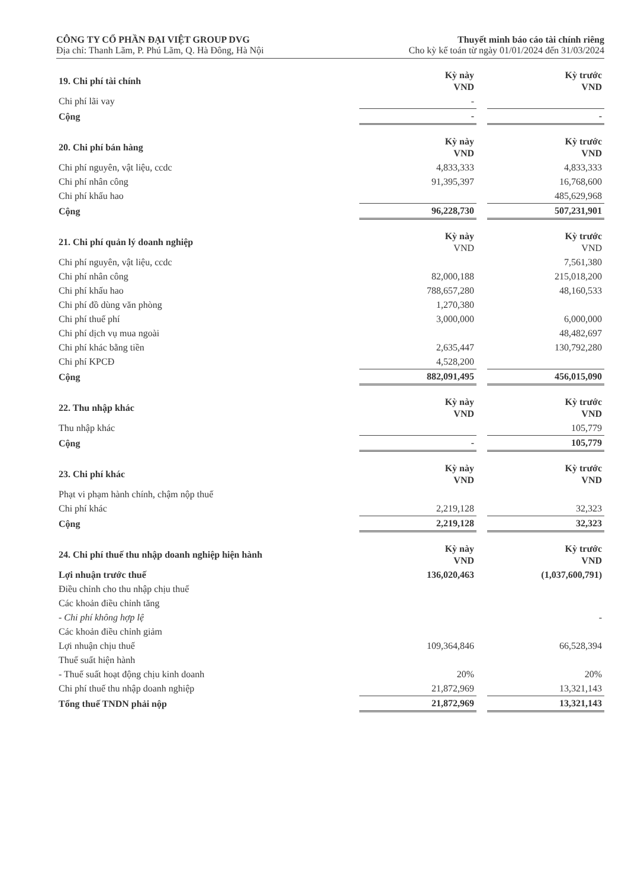CÔNG TY CỔ PHẦN ĐẠI VIỆT GROUP DVG
Địa chỉ: Thanh Lãm, P. Phú Lãm, Q. Hà Đông, Hà Nội
Thuyết minh báo cáo tài chính riêng
Cho kỳ kế toán từ ngày 01/01/2024 đến 31/03/2024
| 19. Chi phí tài chính | Kỳ này VND | | Kỳ trước VND |
| Chi phí lãi vay | - | | |
| Cộng | - | | - |
| 20. Chi phí bán hàng | Kỳ này VND | | Kỳ trước VND |
| Chi phí nguyên, vật liệu, ccdc | 4,833,333 | | 4,833,333 |
| Chi phí nhân công | 91,395,397 | | 16,768,600 |
| Chi phí khấu hao | | | 485,629,968 |
| Cộng | 96,228,730 | | 507,231,901 |
| 21. Chi phí quản lý doanh nghiệp | Kỳ này VND | | Kỳ trước VND |
| Chi phí nguyên, vật liệu, ccdc | | | 7,561,380 |
| Chi phí nhân công | 82,000,188 | | 215,018,200 |
| Chi phí khấu hao | 788,657,280 | | 48,160,533 |
| Chi phí đồ dùng văn phòng | 1,270,380 | | |
| Chi phí thuế phí | 3,000,000 | | 6,000,000 |
| Chi phí dịch vụ mua ngoài | | | 48,482,697 |
| Chi phí khác bằng tiền | 2,635,447 | | 130,792,280 |
| Chi phí KPCĐ | 4,528,200 | | |
| Cộng | 882,091,495 | | 456,015,090 |
| 22. Thu nhập khác | Kỳ này VND | | Kỳ trước VND |
| Thu nhập khác | | | 105,779 |
| Cộng | - | | 105,779 |
| 23. Chi phí khác | Kỳ này VND | | Kỳ trước VND |
| Phạt vi phạm hành chính, chậm nộp thuế | | | |
| Chi phí khác | 2,219,128 | | 32,323 |
| Cộng | 2,219,128 | | 32,323 |
| 24. Chi phí thuế thu nhập doanh nghiệp hiện hành | Kỳ này VND | | Kỳ trước VND |
| Lợi nhuận trước thuế | 136,020,463 | | (1,037,600,791) |
| Điều chỉnh cho thu nhập chịu thuế | | | |
| Các khoản điều chỉnh tăng | | | |
| - Chi phí không hợp lệ | | | - |
| Các khoản điều chỉnh giảm | | | |
| Lợi nhuận chịu thuế | 109,364,846 | | 66,528,394 |
| Thuế suất hiện hành | | | |
| - Thuế suất hoạt động chịu kinh doanh | 20% | | 20% |
| Chi phí thuế thu nhập doanh nghiệp | 21,872,969 | | 13,321,143 |
| Tổng thuế TNDN phải nộp | 21,872,969 | | 13,321,143 |